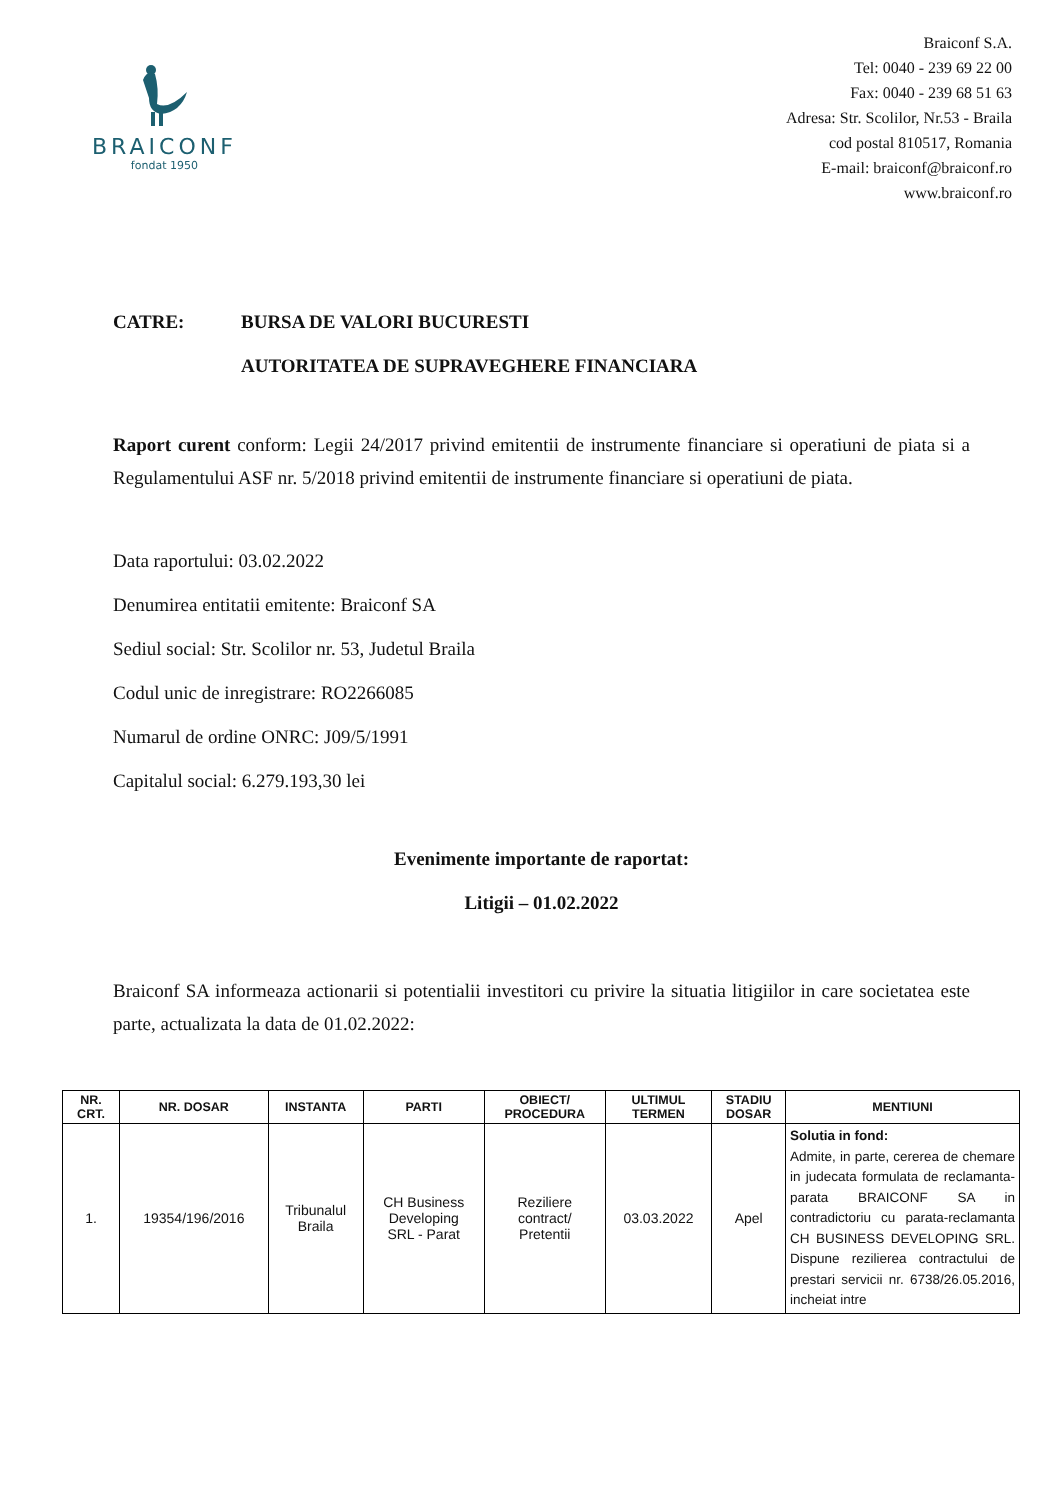BRAICONF
fondat 1950
Braiconf S.A.
Tel: 0040 - 239 69 22 00
Fax: 0040 - 239 68 51 63
Adresa: Str. Scolilor, Nr.53 - Braila
cod postal 810517, Romania
E-mail: braiconf@braiconf.ro
www.braiconf.ro
CATRE: BURSA DE VALORI BUCURESTI
AUTORITATEA DE SUPRAVEGHERE FINANCIARA
Raport curent conform: Legii 24/2017 privind emitentii de instrumente financiare si operatiuni de piata si a Regulamentului ASF nr. 5/2018 privind emitentii de instrumente financiare si operatiuni de piata.
Data raportului: 03.02.2022
Denumirea entitatii emitente: Braiconf SA
Sediul social: Str. Scolilor nr. 53, Judetul Braila
Codul unic de inregistrare: RO2266085
Numarul de ordine ONRC: J09/5/1991
Capitalul social: 6.279.193,30 lei
Evenimente importante de raportat:
Litigii – 01.02.2022
Braiconf SA informeaza actionarii si potentialii investitori cu privire la situatia litigiilor in care societatea este parte, actualizata la data de 01.02.2022:
| NR. CRT. | NR. DOSAR | INSTANTA | PARTI | OBIECT/ PROCEDURA | ULTIMUL TERMEN | STADIU DOSAR | MENTIUNI |
| --- | --- | --- | --- | --- | --- | --- | --- |
| 1. | 19354/196/2016 | Tribunalul Braila | CH Business Developing SRL - Parat | Reziliere contract/ Pretentii | 03.03.2022 | Apel | Solutia in fond: Admite, in parte, cererea de chemare in judecata formulata de reclamanta-parata BRAICONF SA in contradictoriu cu parata-reclamanta CH BUSINESS DEVELOPING SRL. Dispune rezilierea contractului de prestari servicii nr. 6738/26.05.2016, incheiat intre |